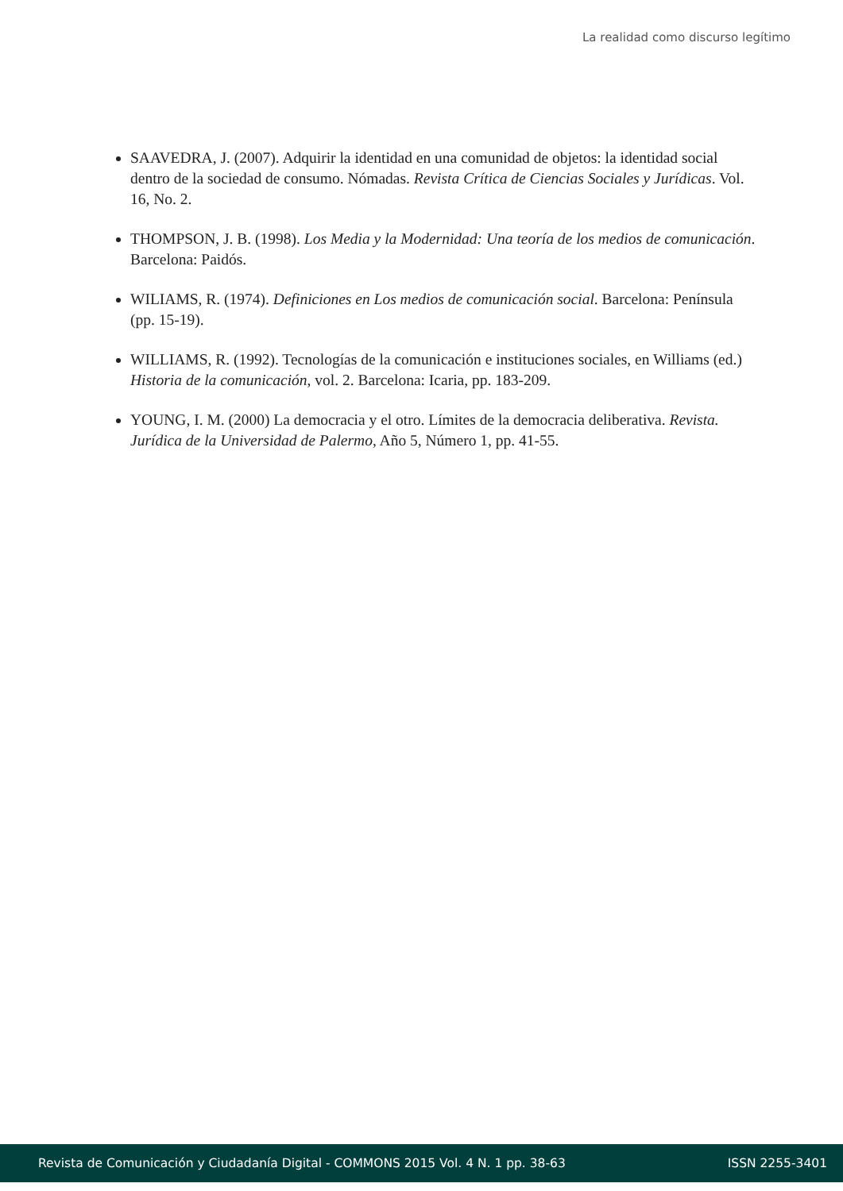La realidad como discurso legítimo
SAAVEDRA, J. (2007). Adquirir la identidad en una comunidad de objetos: la identidad social dentro de la sociedad de consumo. Nómadas. Revista Crítica de Ciencias Sociales y Jurídicas. Vol. 16, No. 2.
THOMPSON, J. B. (1998). Los Media y la Modernidad: Una teoría de los medios de comunicación. Barcelona: Paidós.
WILIAMS, R. (1974). Definiciones en Los medios de comunicación social. Barcelona: Península (pp. 15-19).
WILLIAMS, R. (1992). Tecnologías de la comunicación e instituciones sociales, en Williams (ed.) Historia de la comunicación, vol. 2. Barcelona: Icaria, pp. 183-209.
YOUNG, I. M. (2000) La democracia y el otro. Límites de la democracia deliberativa. Revista. Jurídica de la Universidad de Palermo, Año 5, Número 1, pp. 41-55.
Revista de Comunicación y Ciudadanía Digital - COMMONS 2015 Vol. 4 N. 1 pp. 38-63 ISSN 2255-3401